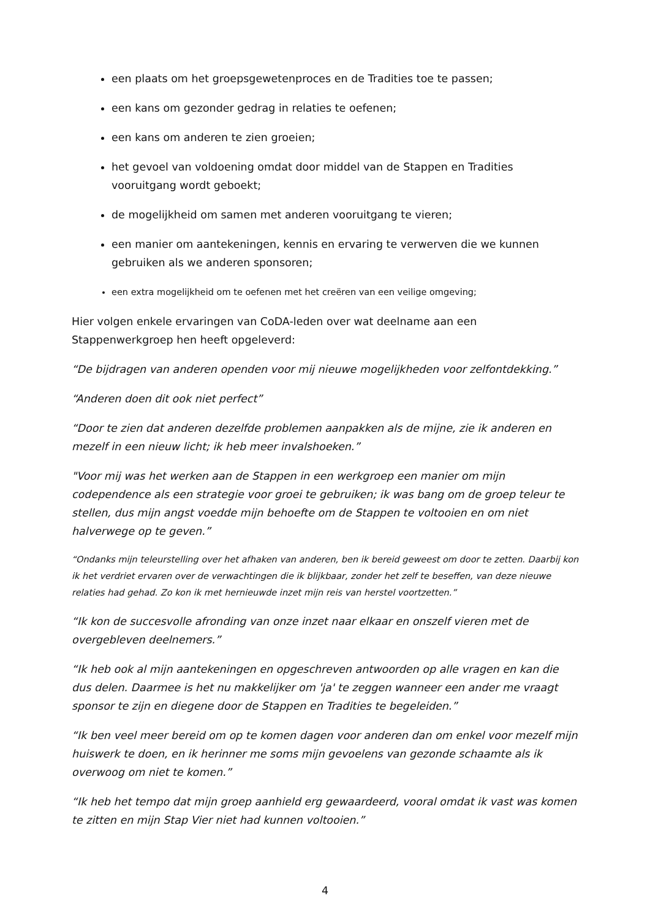een plaats om het groepsgewetenproces en de Tradities toe te passen;
een kans om gezonder gedrag in relaties te oefenen;
een kans om anderen te zien groeien;
het gevoel van voldoening omdat door middel van de Stappen en Tradities vooruitgang wordt geboekt;
de mogelijkheid om samen met anderen vooruitgang te vieren;
een manier om aantekeningen, kennis en ervaring te verwerven die we kunnen gebruiken als we anderen sponsoren;
een extra mogelijkheid om te oefenen met het creëren van een veilige omgeving;
Hier volgen enkele ervaringen van CoDA-leden over wat deelname aan een Stappenwerkgroep hen heeft opgeleverd:
“De bijdragen van anderen openden voor mij nieuwe mogelijkheden voor zelfontdekking.”
“Anderen doen dit ook niet perfect”
“Door te zien dat anderen dezelfde problemen aanpakken als de mijne, zie ik anderen en mezelf in een nieuw licht; ik heb meer invalshoeken.”
"Voor mij was het werken aan de Stappen in een werkgroep een manier om mijn codependence als een strategie voor groei te gebruiken; ik was bang om de groep teleur te stellen, dus mijn angst voedde mijn behoefte om de Stappen te voltooien en om niet halverwege op te geven.”
“Ondanks mijn teleurstelling over het afhaken van anderen, ben ik bereid geweest om door te zetten. Daarbij kon ik het verdriet ervaren over de verwachtingen die ik blijkbaar, zonder het zelf te beseffen, van deze nieuwe relaties had gehad. Zo kon ik met hernieuwde inzet mijn reis van herstel voortzetten.”
“Ik kon de succesvolle afronding van onze inzet naar elkaar en onszelf vieren met de overgebleven deelnemers.”
“Ik heb ook al mijn aantekeningen en opgeschreven antwoorden op alle vragen en kan die dus delen. Daarmee is het nu makkelijker om 'ja' te zeggen wanneer een ander me vraagt sponsor te zijn en diegene door de Stappen en Tradities te begeleiden.”
“Ik ben veel meer bereid om op te komen dagen voor anderen dan om enkel voor mezelf mijn huiswerk te doen, en ik herinner me soms mijn gevoelens van gezonde schaamte als ik overwoog om niet te komen.”
“Ik heb het tempo dat mijn groep aanhield erg gewaardeerd, vooral omdat ik vast was komen te zitten en mijn Stap Vier niet had kunnen voltooien.”
4